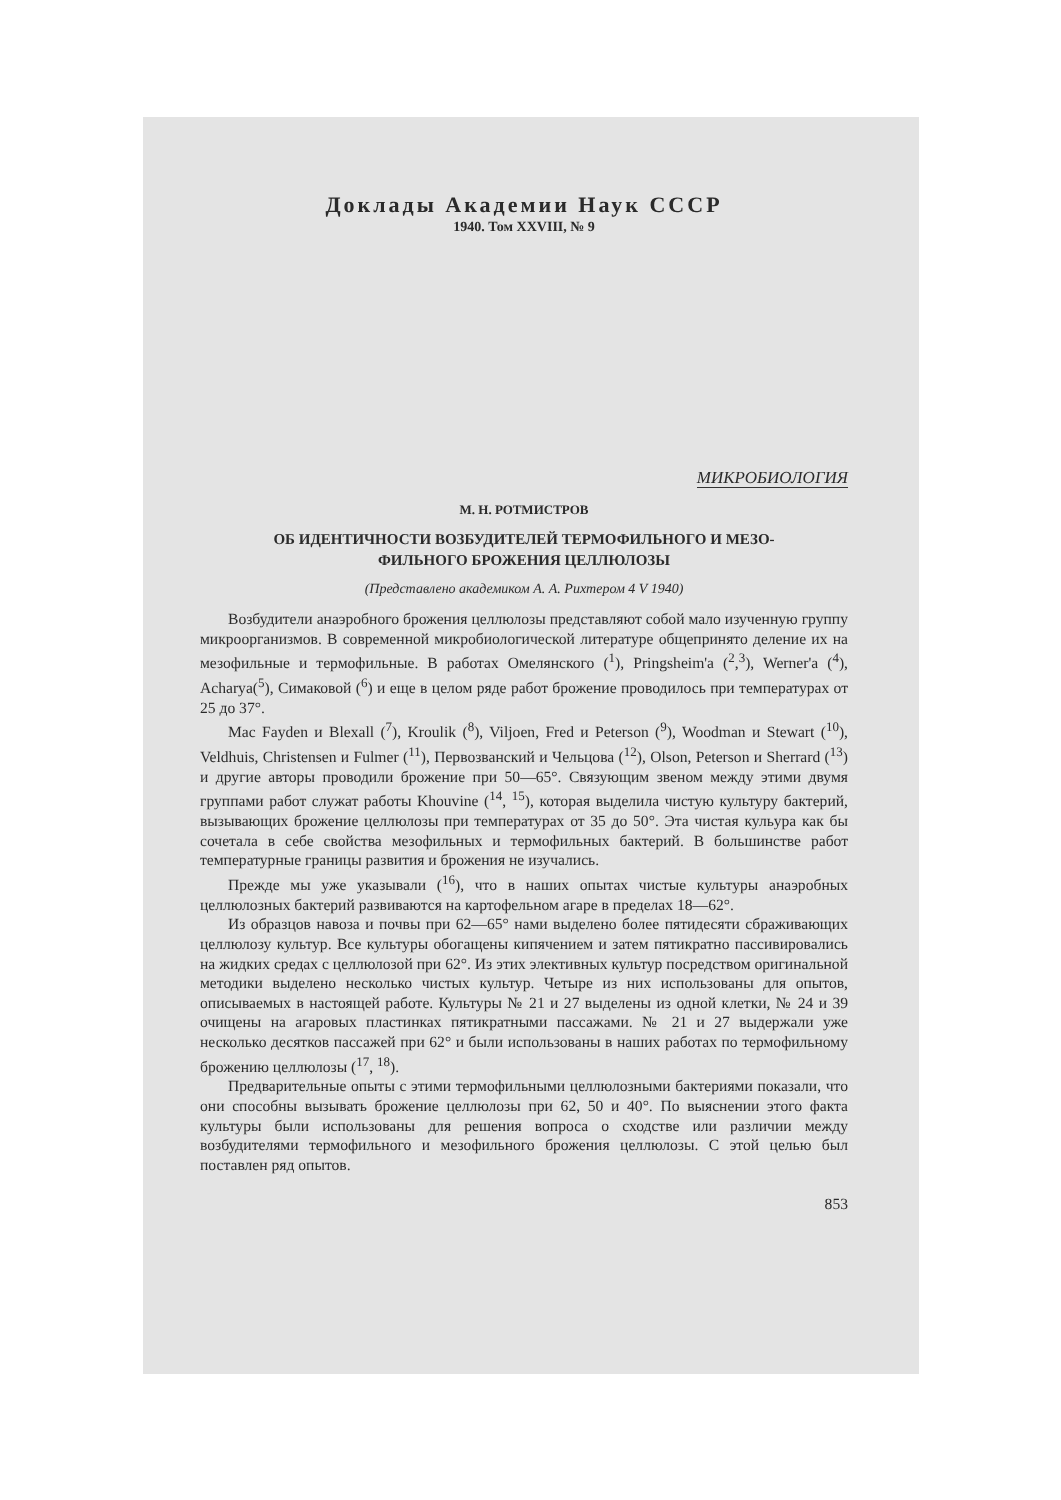Доклады Академии Наук СССР
1940. Том XXVIII, № 9
МИКРОБИОЛОГИЯ
М. Н. РОТМИСТРОВ
ОБ ИДЕНТИЧНОСТИ ВОЗБУДИТЕЛЕЙ ТЕРМОФИЛЬНОГО И МЕЗО-
ФИЛЬНОГО БРОЖЕНИЯ ЦЕЛЛЮЛОЗЫ
(Представлено академиком А. А. Рихтером 4 V 1940)
Возбудители анаэробного брожения целлюлозы представляют собой мало изученную группу микроорганизмов. В современной микробиологической литературе общепринято деление их на мезофильные и термофильные. В работах Омелянского (<sup>1</sup>), Pringsheim'a (<sup>2</sup>,<sup>3</sup>), Werner'a (<sup>4</sup>), Acharya(<sup>5</sup>), Симаковой (<sup>6</sup>) и еще в целом ряде работ брожение проводилось при температурах от 25 до 37°.
Mac Fayden и Blexall (<sup>7</sup>), Kroulik (<sup>8</sup>), Viljoen, Fred и Peterson (<sup>9</sup>), Woodman и Stewart (<sup>10</sup>), Veldhuis, Christensen и Fulmer (<sup>11</sup>), Первозванский и Чельцова (<sup>12</sup>), Olson, Peterson и Sherrard (<sup>13</sup>) и другие авторы проводили брожение при 50—65°. Связующим звеном между этими двумя группами работ служат работы Khouvine (<sup>14</sup>, <sup>15</sup>), которая выделила чистую культуру бактерий, вызывающих брожение целлюлозы при температурах от 35 до 50°. Эта чистая кульура как бы сочетала в себе свойства мезофильных и термофильных бактерий. В большинстве работ температурные границы развития и брожения не изучались.
Прежде мы уже указывали (<sup>16</sup>), что в наших опытах чистые культуры анаэробных целлюлозных бактерий развиваются на картофельном агаре в пределах 18—62°.
Из образцов навоза и почвы при 62—65° нами выделено более пятидесяти сбраживающих целлюлозу культур. Все культуры обогащены кипячением и затем пятикратно пассивировались на жидких средах с целлюлозой при 62°. Из этих элективных культур посредством оригинальной методики выделено несколько чистых культур. Четыре из них использованы для опытов, описываемых в настоящей работе. Культуры № 21 и 27 выделены из одной клетки, № 24 и 39 очищены на агаровых пластинках пятикратными пассажами. № 21 и 27 выдержали уже несколько десятков пассажей при 62° и были использованы в наших работах по термофильному брожению целлюлозы (<sup>17</sup>, <sup>18</sup>).
Предварительные опыты с этими термофильными целлюлозными бактериями показали, что они способны вызывать брожение целлюлозы при 62, 50 и 40°. По выяснении этого факта культуры были использованы для решения вопроса о сходстве или различии между возбудителями термофильного и мезофильного брожения целлюлозы. С этой целью был поставлен ряд опытов.
853